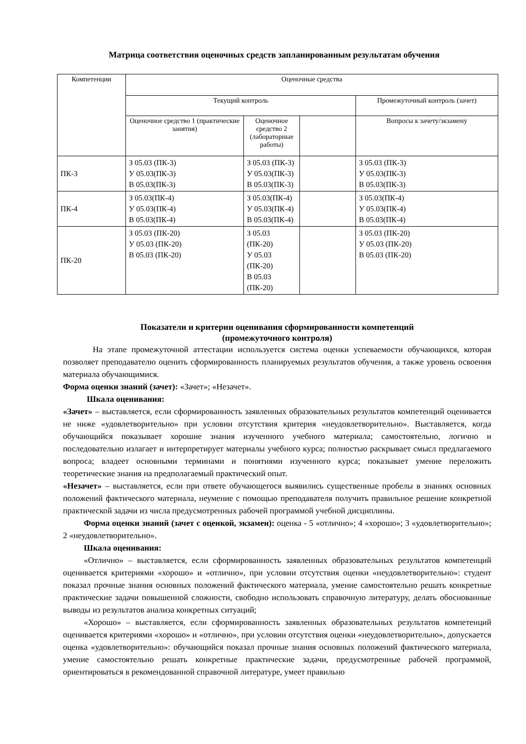Матрица соответствия оценочных средств запланированным результатам обучения
| Компетенции | Оценочные средства | | | |
| | Текущий контроль | | | Промежуточный контроль (зачет) |
| | Оценочное средство 1 (практические занятия) | Оценочное средство 2 (лабораторные работы) | | Вопросы к зачету/экзамену |
| ПК-3 | З 05.03 (ПК-3) У 05.03(ПК-3) В 05.03(ПК-3) | З 05.03 (ПК-3) У 05.03(ПК-3) В 05.03(ПК-3) | | З 05.03 (ПК-3) У 05.03(ПК-3) В 05.03(ПК-3) |
| ПК-4 | З 05.03(ПК-4) У 05.03(ПК-4) В 05.03(ПК-4) | З 05.03(ПК-4) У 05.03(ПК-4) В 05.03(ПК-4) | | З 05.03(ПК-4) У 05.03(ПК-4) В 05.03(ПК-4) |
| ПК-20 | З 05.03 (ПК-20) У 05.03 (ПК-20) В 05.03 (ПК-20) | З 05.03 (ПК-20) У 05.03 (ПК-20) В 05.03 (ПК-20) | | З 05.03 (ПК-20) У 05.03 (ПК-20) В 05.03 (ПК-20) |
Показатели и критерии оценивания сформированности компетенций
(промежуточного контроля)
На этапе промежуточной аттестации используется система оценки успеваемости обучающихся, которая позволяет преподавателю оценить сформированность планируемых результатов обучения, а также уровень освоения материала обучающимися.
Форма оценки знаний (зачет): «Зачет»; «Незачет».
Шкала оценивания:
«Зачет» – выставляется, если сформированность заявленных образовательных результатов компетенций оценивается не ниже «удовлетворительно» при условии отсутствия критерия «неудовлетворительно». Выставляется, когда обучающийся показывает хорошие знания изученного учебного материала; самостоятельно, логично и последовательно излагает и интерпретирует материалы учебного курса; полностью раскрывает смысл предлагаемого вопроса; владеет основными терминами и понятиями изученного курса; показывает умение переложить теоретические знания на предполагаемый практический опыт.
«Незачет» – выставляется, если при ответе обучающегося выявились существенные пробелы в знаниях основных положений фактического материала, неумение с помощью преподавателя получить правильное решение конкретной практической задачи из числа предусмотренных рабочей программой учебной дисциплины.
Форма оценки знаний (зачет с оценкой, экзамен): оценка - 5 «отлично»; 4 «хорошо»; 3 «удовлетворительно»; 2 «неудовлетворительно».
Шкала оценивания:
«Отлично» – выставляется, если сформированность заявленных образовательных результатов компетенций оценивается критериями «хорошо» и «отлично», при условии отсутствия оценки «неудовлетворительно»: студент показал прочные знания основных положений фактического материала, умение самостоятельно решать конкретные практические задачи повышенной сложности, свободно использовать справочную литературу, делать обоснованные выводы из результатов анализа конкретных ситуаций;
«Хорошо» – выставляется, если сформированность заявленных образовательных результатов компетенций оценивается критериями «хорошо» и «отлично», при условии отсутствия оценки «неудовлетворительно», допускается оценка «удовлетворительно»: обучающийся показал прочные знания основных положений фактического материала, умение самостоятельно решать конкретные практические задачи, предусмотренные рабочей программой, ориентироваться в рекомендованной справочной литературе, умеет правильно